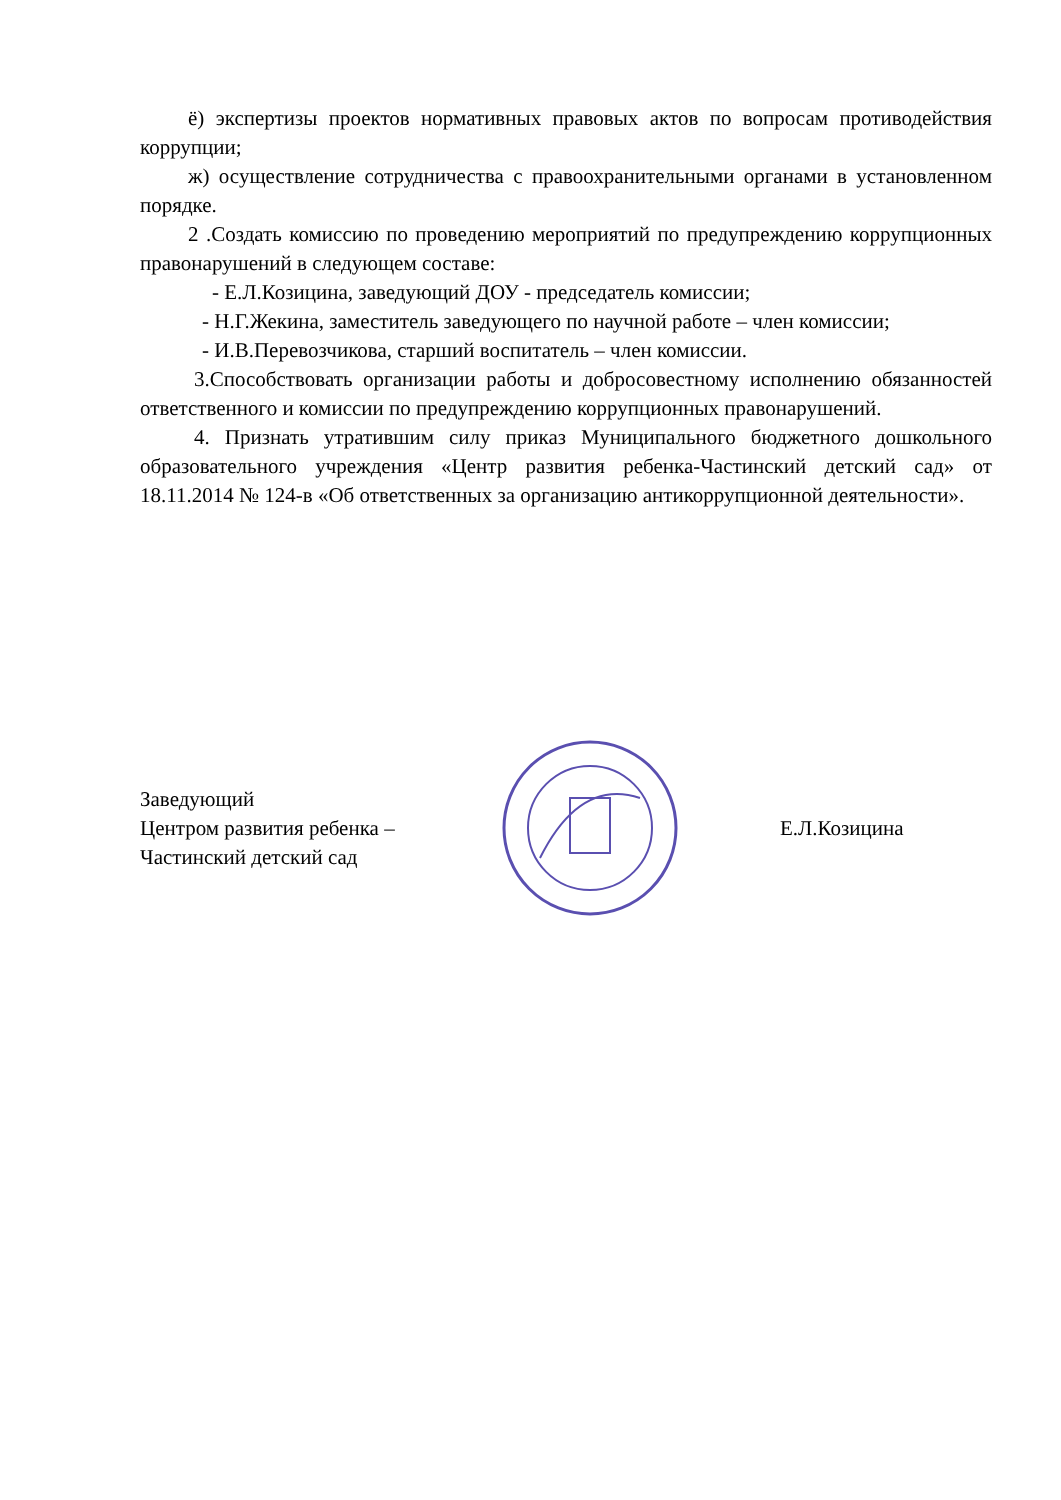ё) экспертизы проектов нормативных правовых актов по вопросам противодействия коррупции;
ж) осуществление сотрудничества с правоохранительными органами в установленном порядке.
2 .Создать комиссию по проведению мероприятий по предупреждению коррупционных правонарушений в следующем составе:
- Е.Л.Козицина, заведующий ДОУ - председатель комиссии;
- Н.Г.Жекина, заместитель заведующего по научной работе – член комиссии;
- И.В.Перевозчикова, старший воспитатель – член комиссии.
3.Способствовать организации работы и добросовестному исполнению обязанностей ответственного и комиссии по предупреждению коррупционных правонарушений.
4. Признать утратившим силу приказ Муниципального бюджетного дошкольного образовательного учреждения «Центр развития ребенка-Частинский детский сад» от 18.11.2014 № 124-в «Об ответственных за организацию антикоррупционной деятельности».
Заведующий
Центром развития ребенка –
Частинский детский сад
Е.Л.Козицина